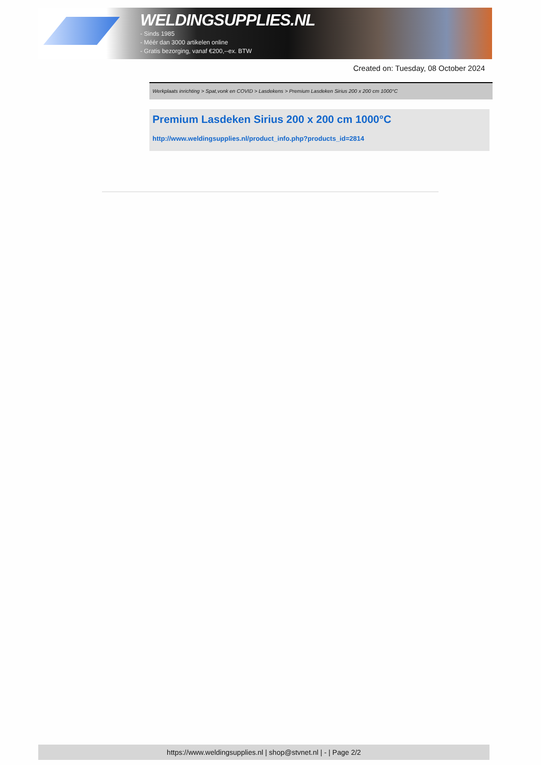WELDINGSUPPLIES.NL
- Sinds 1985
- Méér dan 3000 artikelen online
- Gratis bezorging, vanaf €200,--ex. BTW
Created on: Tuesday, 08 October 2024
Werkplaats inrichting > Spat,vonk en COVID > Lasdekens > Premium Lasdeken Sirius 200 x 200 cm 1000°C
Premium Lasdeken Sirius 200 x 200 cm 1000°C
http://www.weldingsupplies.nl/product_info.php?products_id=2814
https://www.weldingsupplies.nl | shop@stvnet.nl | - | Page 2/2